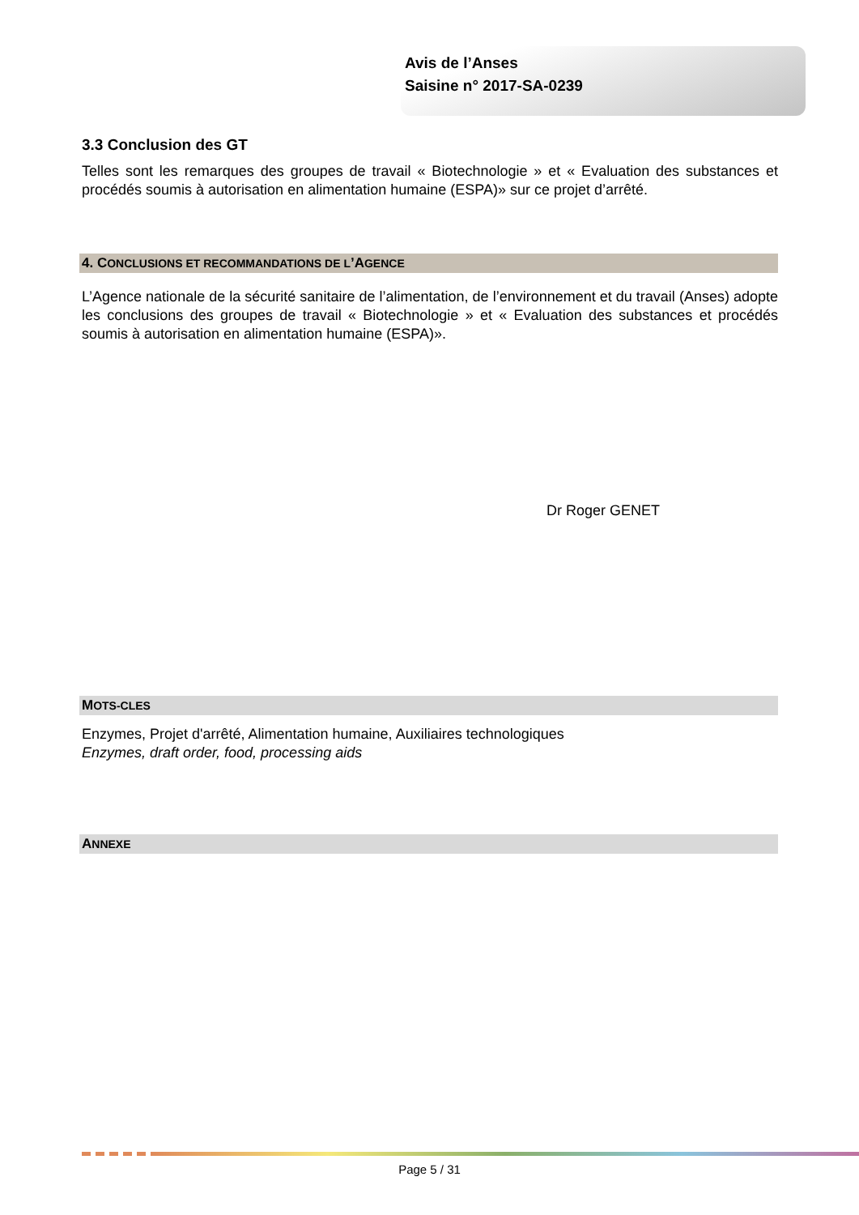Avis de l’Anses
Saisine n° 2017-SA-0239
3.3 Conclusion des GT
Telles sont les remarques des groupes de travail « Biotechnologie » et « Evaluation des substances et procédés soumis à autorisation en alimentation humaine (ESPA)» sur ce projet d’arrêté.
4. CONCLUSIONS ET RECOMMANDATIONS DE L’AGENCE
L’Agence nationale de la sécurité sanitaire de l’alimentation, de l’environnement et du travail (Anses) adopte les conclusions des groupes de travail « Biotechnologie » et « Evaluation des substances et procédés soumis à autorisation en alimentation humaine (ESPA)».
Dr Roger GENET
MOTS-CLES
Enzymes, Projet d'arrêté, Alimentation humaine, Auxiliaires technologiques
Enzymes, draft order, food, processing aids
ANNEXE
Page 5 / 31